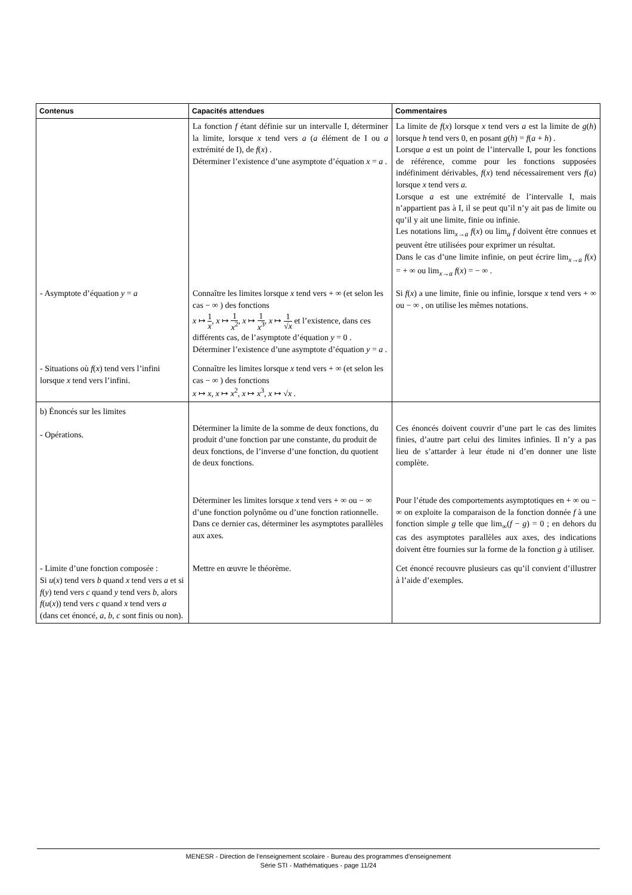| Contenus | Capacités attendues | Commentaires |
| --- | --- | --- |
| | La fonction f étant définie sur un intervalle I, déterminer la limite, lorsque x tend vers a ( a élément de I ou a extrémité de I), de f ( x ) . Déterminer l’existence d’une asymptote d’équation x = a . | La limite de f ( x ) lorsque x tend vers a est la limite de g ( h ) lorsque h tend vers 0, en posant g ( h ) = f ( a + h ) . Lorsque a est un point de l’intervalle I, pour les fonctions de référence, comme pour les fonctions supposées indéfiniment dérivables, f ( x ) tend nécessairement vers f ( a ) lorsque x tend vers a. Lorsque a est une extrémité de l’intervalle I, mais n’appartient pas à I, il se peut qu’il n’y ait pas de limite ou qu’il y ait une limite, finie ou infinie. Les notations lim<sub>x→a</sub> f ( x ) ou lim<sub>a</sub> f doivent être connues et peuvent être utilisées pour exprimer un résultat. Dans le cas d’une limite infinie, on peut écrire lim<sub>x→a</sub> f ( x ) = + ∞ ou lim<sub>x→a</sub> f ( x ) = − ∞ . |
| - Asymptote d’équation y = a | Connaître les limites lorsque x tend vers + ∞ (et selon les cas − ∞ ) des fonctions x ↦ 1 x , x ↦ 1 x<sup>2</sup> , x ↦ 1 x<sup>3</sup> , x ↦ 1 √ x et l’existence, dans ces différents cas, de l’asymptote d’équation y = 0 . Déterminer l’existence d’une asymptote d’équation y = a . | Si f ( x ) a une limite, finie ou infinie, lorsque x tend vers + ∞ ou − ∞ , on utilise les mêmes notations. |
| - Situations où f ( x ) tend vers l’infini lorsque x tend vers l’infini. | Connaître les limites lorsque x tend vers + ∞ (et selon les cas − ∞ ) des fonctions x ↦ x , x ↦ x<sup>2</sup>, x ↦ x<sup>3</sup>, x ↦ √ x . | |
| b) Énoncés sur les limites - Opérations. | Déterminer la limite de la somme de deux fonctions, du produit d’une fonction par une constante, du produit de deux fonctions, de l’inverse d’une fonction, du quotient de deux fonctions. | Ces énoncés doivent couvrir d’une part le cas des limites finies, d’autre part celui des limites infinies. Il n’y a pas lieu de s’attarder à leur étude ni d’en donner une liste complète. |
| | Déterminer les limites lorsque x tend vers + ∞ ou − ∞ d’une fonction polynôme ou d’une fonction rationnelle. Dans ce dernier cas, déterminer les asymptotes parallèles aux axes. | Pour l’étude des comportements asymptotiques en + ∞ ou − ∞ on exploite la comparaison de la fonction donnée f à une fonction simple g telle que lim<sub>∞</sub>( f − g ) = 0 ; en dehors du cas des asymptotes parallèles aux axes, des indications doivent être fournies sur la forme de la fonction g à utiliser. |
| - Limite d’une fonction composée : Si u ( x ) tend vers b quand x tend vers a et si f ( y ) tend vers c quand y tend vers b , alors f ( u ( x )) tend vers c quand x tend vers a (dans cet énoncé, a , b , c sont finis ou non). | Mettre en œuvre le théorème. | Cet énoncé recouvre plusieurs cas qu’il convient d’illustrer à l’aide d’exemples. |
MENESR - Direction de l’enseignement scolaire - Bureau des programmes d'enseignement
Série STI - Mathématiques - page 11/24